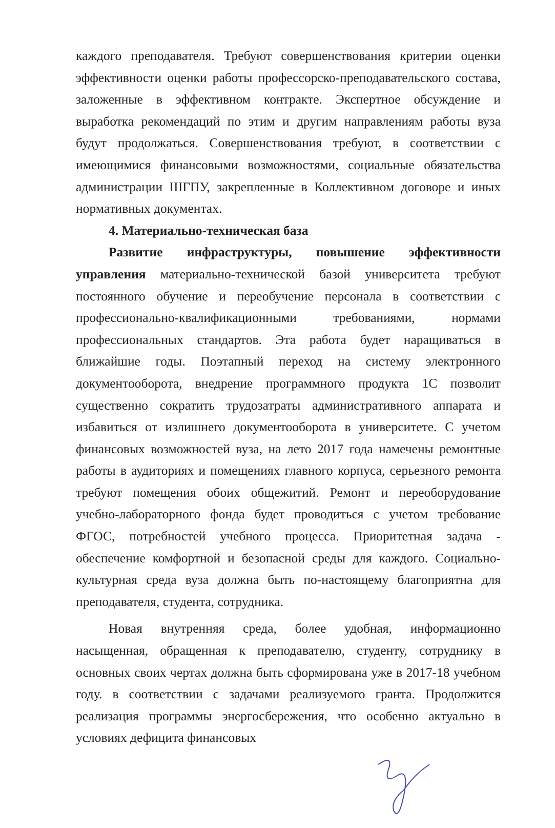каждого преподавателя. Требуют совершенствования критерии оценки эффективности оценки работы профессорско-преподавательского состава, заложенные в эффективном контракте. Экспертное обсуждение и выработка рекомендаций по этим и другим направлениям работы вуза будут продолжаться. Совершенствования требуют, в соответствии с имеющимися финансовыми возможностями, социальные обязательства администрации ШГПУ, закрепленные в Коллективном договоре и иных нормативных документах.
4. Материально-техническая база
Развитие инфраструктуры, повышение эффективности управления материально-технической базой университета требуют постоянного обучение и переобучение персонала в соответствии с профессионально-квалификационными требованиями, нормами профессиональных стандартов. Эта работа будет наращиваться в ближайшие годы. Поэтапный переход на систему электронного документооборота, внедрение программного продукта 1С позволит существенно сократить трудозатраты административного аппарата и избавиться от излишнего документооборота в университете. С учетом финансовых возможностей вуза, на лето 2017 года намечены ремонтные работы в аудиториях и помещениях главного корпуса, серьезного ремонта требуют помещения обоих общежитий. Ремонт и переоборудование учебно-лабораторного фонда будет проводиться с учетом требование ФГОС, потребностей учебного процесса. Приоритетная задача - обеспечение комфортной и безопасной среды для каждого. Социально-культурная среда вуза должна быть по-настоящему благоприятна для преподавателя, студента, сотрудника.
Новая внутренняя среда, более удобная, информационно насыщенная, обращенная к преподавателю, студенту, сотруднику в основных своих чертах должна быть сформирована уже в 2017-18 учебном году. в соответствии с задачами реализуемого гранта. Продолжится реализация программы энергосбережения, что особенно актуально в условиях дефицита финансовых